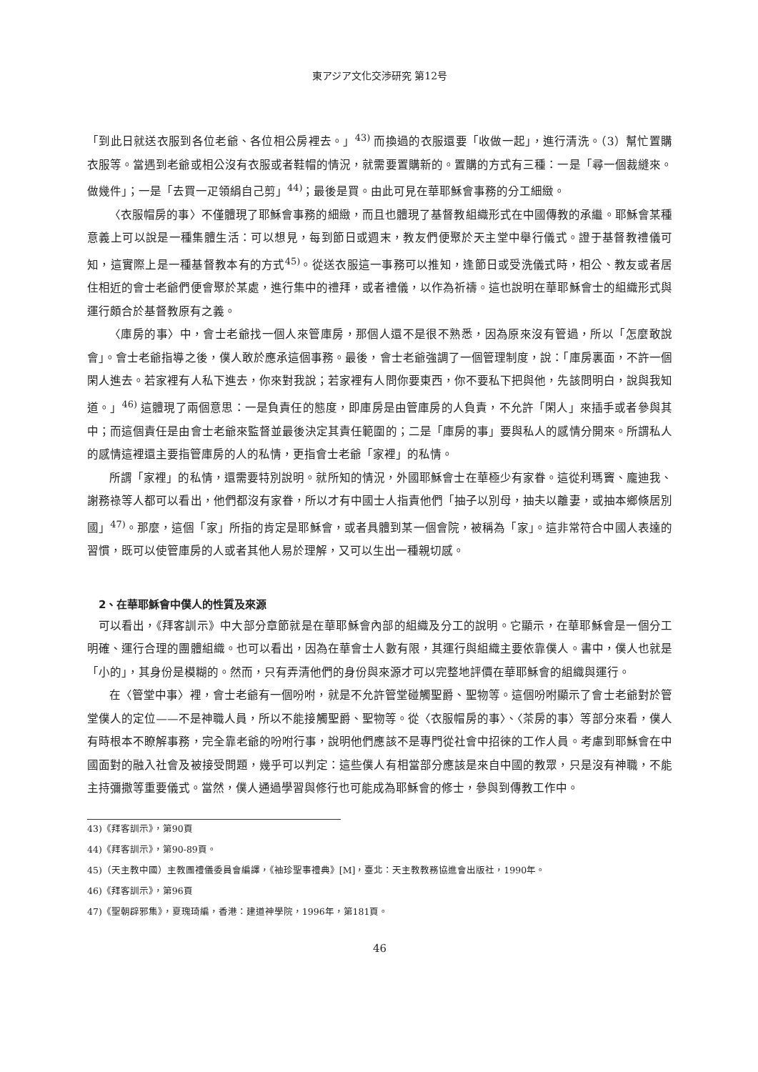東アジア文化交渉研究 第12号
「到此日就送衣服到各位老爺、各位相公房裡去。」<sup>43)</sup> 而換過的衣服還要「收做一起」，進行清洗。（3）幫忙置購衣服等。當遇到老爺或相公沒有衣服或者鞋帽的情況，就需要置購新的。置購的方式有三種：一是「尋一個裁縫來。做幾件」；一是「去買一疋領絹自己剪」<sup>44)</sup>；最後是買。由此可見在華耶穌會事務的分工細緻。
〈衣服帽房的事〉不僅體現了耶穌會事務的細緻，而且也體現了基督教組織形式在中國傳教的承繼。耶穌會某種意義上可以說是一種集體生活：可以想見，每到節日或週末，教友們便聚於天主堂中舉行儀式。證于基督教禮儀可知，這實際上是一種基督教本有的方式<sup>45)</sup>。從送衣服這一事務可以推知，逢節日或受洗儀式時，相公、教友或者居住相近的會士老爺們便會聚於某處，進行集中的禮拜，或者禮儀，以作為祈禱。這也說明在華耶穌會士的組織形式與運行頗合於基督教原有之義。
〈庫房的事〉中，會士老爺找一個人來管庫房，那個人還不是很不熟悉，因為原來沒有管過，所以「怎麼敢說會」。會士老爺指導之後，僕人敢於應承這個事務。最後，會士老爺強調了一個管理制度，說：「庫房裏面，不許一個閑人進去。若家裡有人私下進去，你來對我說；若家裡有人問你要東西，你不要私下把與他，先該問明白，說與我知道。」<sup>46)</sup> 這體現了兩個意思：一是負責任的態度，即庫房是由管庫房的人負責，不允許「閑人」來插手或者參與其中；而這個責任是由會士老爺來監督並最後決定其責任範圍的；二是「庫房的事」要與私人的感情分開來。所謂私人的感情這裡還主要指管庫房的人的私情，更指會士老爺「家裡」的私情。
所謂「家裡」的私情，還需要特別說明。就所知的情況，外國耶穌會士在華極少有家眷。這從利瑪竇、龐迪我、謝務祿等人都可以看出，他們都沒有家眷，所以才有中國士人指責他們「抽子以別母，抽夫以離妻，或抽本鄉倏居別國」<sup>47)</sup>。那麼，這個「家」所指的肯定是耶穌會，或者具體到某一個會院，被稱為「家」。這非常符合中國人表達的習慣，既可以使管庫房的人或者其他人易於理解，又可以生出一種親切感。
2、在華耶穌會中僕人的性質及來源
可以看出，《拜客訓示》中大部分章節就是在華耶穌會內部的組織及分工的說明。它顯示，在華耶穌會是一個分工明確、運行合理的團體組織。也可以看出，因為在華會士人數有限，其運行與組織主要依靠僕人。書中，僕人也就是「小的」，其身份是模糊的。然而，只有弄清他們的身份與來源才可以完整地評價在華耶穌會的組織與運行。
在〈管堂中事〉裡，會士老爺有一個吩咐，就是不允許管堂碰觸聖爵、聖物等。這個吩咐顯示了會士老爺對於管堂僕人的定位——不是神職人員，所以不能接觸聖爵、聖物等。從〈衣服帽房的事〉、〈茶房的事〉等部分來看，僕人有時根本不瞭解事務，完全靠老爺的吩咐行事，說明他們應該不是專門從社會中招徠的工作人員。考慮到耶穌會在中國面對的融入社會及被接受問題，幾乎可以判定：這些僕人有相當部分應該是來自中國的教眾，只是沒有神職，不能主持彌撒等重要儀式。當然，僕人通過學習與修行也可能成為耶穌會的修士，參與到傳教工作中。
43)《拜客訓示》，第90頁
44)《拜客訓示》，第90-89頁。
45)（天主教中國）主教團禮儀委員會編譯，《袖珍聖事禮典》[M]，臺北：天主教教務協進會出版社，1990年。
46)《拜客訓示》，第96頁
47)《聖朝辟邪集》，夏瑰琦編，香港：建道神學院，1996年，第181頁。
46